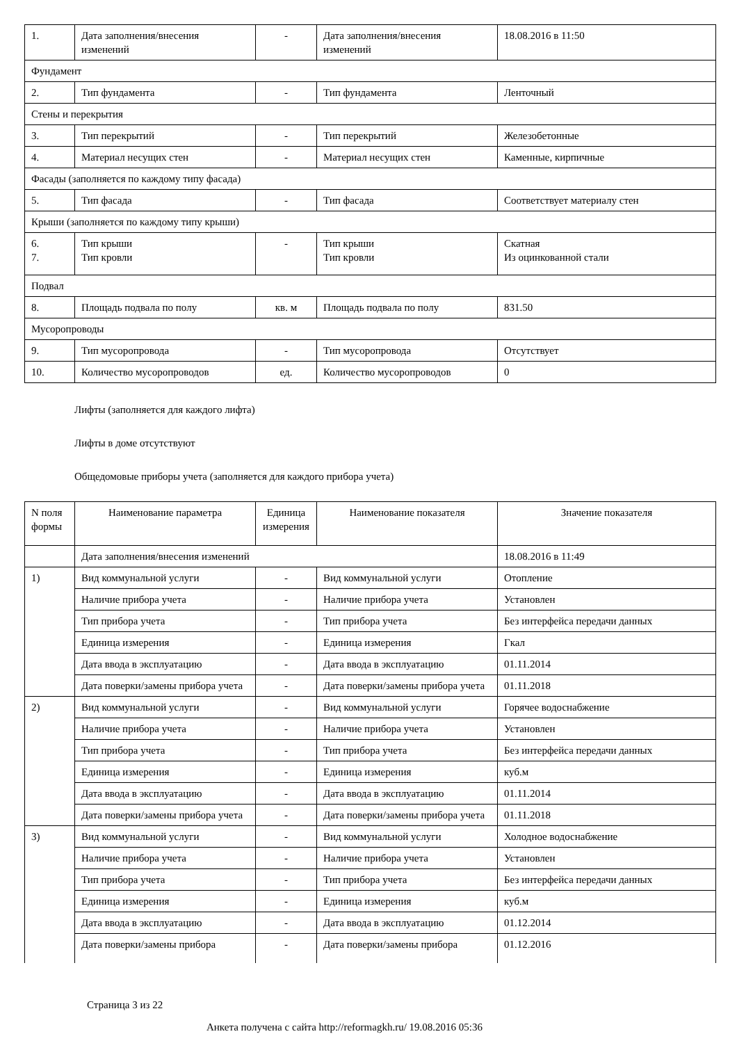| 1. | Дата заполнения/внесения изменений | - | Дата заполнения/внесения изменений | 18.08.2016 в 11:50 |
| Фундамент | | | | |
| 2. | Тип фундамента | - | Тип фундамента | Ленточный |
| Стены и перекрытия | | | | |
| 3. | Тип перекрытий | - | Тип перекрытий | Железобетонные |
| 4. | Материал несущих стен | - | Материал несущих стен | Каменные, кирпичные |
| Фасады (заполняется по каждому типу фасада) | | | | |
| 5. | Тип фасада | - | Тип фасада | Соответствует материалу стен |
| Крыши (заполняется по каждому типу крыши) | | | | |
| 6. 7. | Тип крыши Тип кровли | - | Тип крыши Тип кровли | Скатная Из оцинкованной стали |
| Подвал | | | | |
| 8. | Площадь подвала по полу | кв. м | Площадь подвала по полу | 831.50 |
| Мусоропроводы | | | | |
| 9. | Тип мусоропровода | - | Тип мусоропровода | Отсутствует |
| 10. | Количество мусоропроводов | ед. | Количество мусоропроводов | 0 |
Лифты (заполняется для каждого лифта)
Лифты в доме отсутствуют
Общедомовые приборы учета (заполняется для каждого прибора учета)
| N поля формы | Наименование параметра | Единица измерения | Наименование показателя | Значение показателя |
| --- | --- | --- | --- | --- |
| | Дата заполнения/внесения изменений | | | 18.08.2016 в 11:49 |
| 1) | Вид коммунальной услуги | - | Вид коммунальной услуги | Отопление |
| | Наличие прибора учета | - | Наличие прибора учета | Установлен |
| | Тип прибора учета | - | Тип прибора учета | Без интерфейса передачи данных |
| | Единица измерения | - | Единица измерения | Гкал |
| | Дата ввода в эксплуатацию | - | Дата ввода в эксплуатацию | 01.11.2014 |
| | Дата поверки/замены прибора учета | - | Дата поверки/замены прибора учета | 01.11.2018 |
| 2) | Вид коммунальной услуги | - | Вид коммунальной услуги | Горячее водоснабжение |
| | Наличие прибора учета | - | Наличие прибора учета | Установлен |
| | Тип прибора учета | - | Тип прибора учета | Без интерфейса передачи данных |
| | Единица измерения | - | Единица измерения | куб.м |
| | Дата ввода в эксплуатацию | - | Дата ввода в эксплуатацию | 01.11.2014 |
| | Дата поверки/замены прибора учета | - | Дата поверки/замены прибора учета | 01.11.2018 |
| 3) | Вид коммунальной услуги | - | Вид коммунальной услуги | Холодное водоснабжение |
| | Наличие прибора учета | - | Наличие прибора учета | Установлен |
| | Тип прибора учета | - | Тип прибора учета | Без интерфейса передачи данных |
| | Единица измерения | - | Единица измерения | куб.м |
| | Дата ввода в эксплуатацию | - | Дата ввода в эксплуатацию | 01.12.2014 |
| | Дата поверки/замены прибора | - | Дата поверки/замены прибора | 01.12.2016 |
Страница 3 из 22
Анкета получена с сайта http://reformagkh.ru/ 19.08.2016 05:36